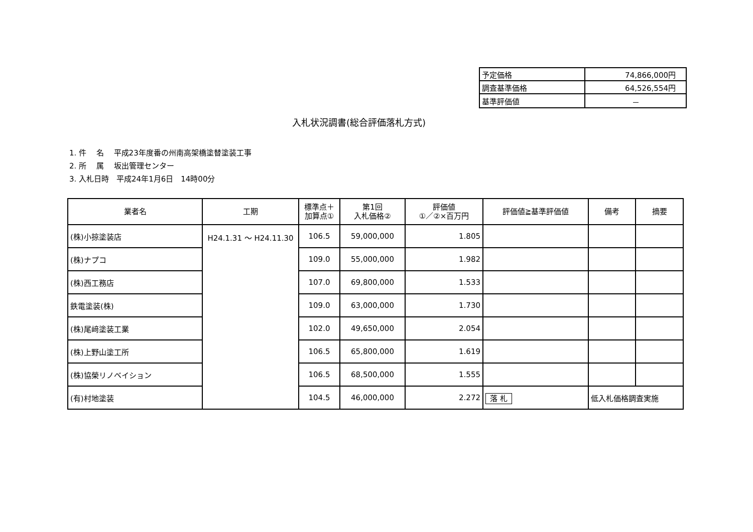| 予定価格 | 74,866,000円 |
| 調査基準価格 | 64,526,554円 |
| 基準評価値 | － |
入札状況調書(総合評価落札方式)
1. 件　 名　 平成23年度番の州南高架橋塗替塗装工事
2. 所　 属　 坂出管理センター
3. 入札日時　平成24年1月6日　14時00分
| 業者名 | 工期 | 標準点＋ 加算点① | 第1回 入札価格② | 評価値 ①／②×百万円 | 評価値≧基準評価値 | 備考 | 摘要 |
| --- | --- | --- | --- | --- | --- | --- | --- |
| (株)小掠塗装店 | H24.1.31 ～ H24.11.30 | 106.5 | 59,000,000 | 1.805 | | | |
| (株)ナプコ | | 109.0 | 55,000,000 | 1.982 | | | |
| (株)西工務店 | | 107.0 | 69,800,000 | 1.533 | | | |
| 鉄電塗装(株) | | 109.0 | 63,000,000 | 1.730 | | | |
| (株)尾﨑塗装工業 | | 102.0 | 49,650,000 | 2.054 | | | |
| (株)上野山塗工所 | | 106.5 | 65,800,000 | 1.619 | | | |
| (株)協榮リノベイション | | 106.5 | 68,500,000 | 1.555 | | | |
| (有)村地塗装 | | 104.5 | 46,000,000 | 2.272 | 落 札 | 低入札価格調査実施 | |